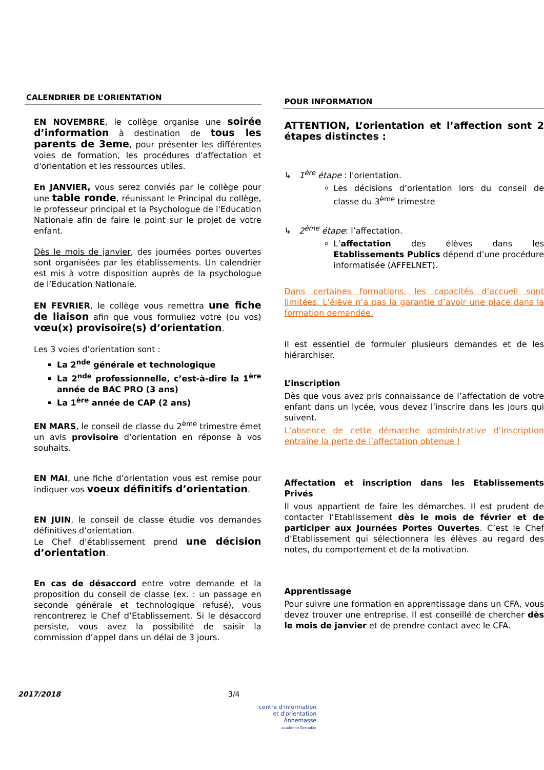CALENDRIER DE L’ORIENTATION
EN NOVEMBRE, le collège organise une soirée d’information à destination de tous les parents de 3eme, pour présenter les différentes voies de formation, les procédures d'affectation et d'orientation et les ressources utiles.
En JANVIER, vous serez conviés par le collège pour une table ronde, réunissant le Principal du collège, le professeur principal et la Psychologue de l'Education Nationale afin de faire le point sur le projet de votre enfant.
Dès le mois de janvier, des journées portes ouvertes sont organisées par les établissements. Un calendrier est mis à votre disposition auprès de la psychologue de l’Education Nationale.
EN FEVRIER, le collège vous remettra une fiche de liaison afin que vous formuliez votre (ou vos) vœu(x) provisoire(s) d’orientation.
Les 3 voies d’orientation sont :
La 2<sup>nde</sup> générale et technologique
La 2<sup>nde</sup> professionnelle, c’est-à-dire la 1<sup>ère</sup> année de BAC PRO (3 ans)
La 1<sup>ère</sup> année de CAP (2 ans)
EN MARS, le conseil de classe du 2<sup>ème</sup> trimestre émet un avis provisoire d’orientation en réponse à vos souhaits.
EN MAI, une fiche d’orientation vous est remise pour indiquer vos voeux définitifs d’orientation.
EN JUIN, le conseil de classe étudie vos demandes définitives d’orientation.
Le Chef d’établissement prend une décision d’orientation.
En cas de désaccord entre votre demande et la proposition du conseil de classe (ex. : un passage en seconde générale et technologique refusé), vous rencontrerez le Chef d’Etablissement. Si le désaccord persiste, vous avez la possibilité de saisir la commission d’appel dans un délai de 3 jours.
POUR INFORMATION
ATTENTION, L’orientation et l’affection sont 2 étapes distinctes :
↳ 1<sup>ère</sup> étape : l'orientation.
Les décisions d’orientation lors du conseil de classe du 3<sup>ème</sup> trimestre
↳ 2<sup>ème</sup> étape: l’affectation.
L’affectation des élèves dans les Etablissements Publics dépend d’une procédure informatisée (AFFELNET).
Dans certaines formations, les capacités d’accueil sont limitées. L’élève n’a pas la garantie d’avoir une place dans la formation demandée.
Il est essentiel de formuler plusieurs demandes et de les hiérarchiser.
L’inscription
Dès que vous avez pris connaissance de l’affectation de votre enfant dans un lycée, vous devez l’inscrire dans les jours qui suivent.
L’absence de cette démarche administrative d’inscription entraîne la perte de l’affectation obtenue !
Affectation et inscription dans les Etablissements Privés
Il vous appartient de faire les démarches. Il est prudent de contacter l’Etablissement dès le mois de février et de participer aux Journées Portes Ouvertes. C’est le Chef d’Etablissement qui sélectionnera les élèves au regard des notes, du comportement et de la motivation.
Apprentissage
Pour suivre une formation en apprentissage dans un CFA, vous devez trouver une entreprise. Il est conseillé de chercher dès le mois de janvier et de prendre contact avec le CFA.
2017/2018 3/4
centre d'information
et d'orientation
Annemasse
académie Grenoble